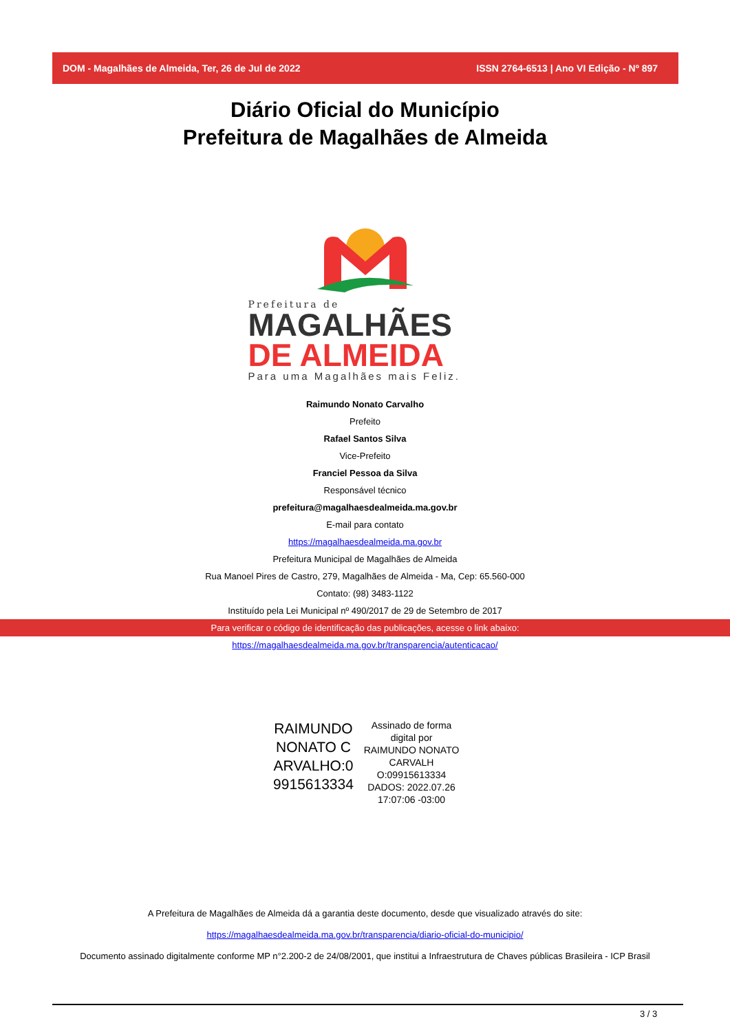DOM - Magalhães de Almeida, Ter, 26 de Jul de 2022 ISSN 2764-6513 | Ano VI Edição - Nº 897
Diário Oficial do Município
Prefeitura de Magalhães de Almeida
Prefeitura de
MAGALHÃES
DE ALMEIDA
Para uma Magalhães mais Feliz.
Raimundo Nonato Carvalho
Prefeito
Rafael Santos Silva
Vice-Prefeito
Franciel Pessoa da Silva
Responsável técnico
prefeitura@magalhaesdealmeida.ma.gov.br
E-mail para contato
https://magalhaesdealmeida.ma.gov.br
Prefeitura Municipal de Magalhães de Almeida
Rua Manoel Pires de Castro, 279, Magalhães de Almeida - Ma, Cep: 65.560-000
Contato: (98) 3483-1122
Instituído pela Lei Municipal nº 490/2017 de 29 de Setembro de 2017
Para verificar o código de identificação das publicações, acesse o link abaixo:
https://magalhaesdealmeida.ma.gov.br/transparencia/autenticacao/
RAIMUNDO NONATO C ARVALHO:0 9915613334
Assinado de forma digital por RAIMUNDO NONATO CARVALH O:09915613334 DADOS: 2022.07.26 17:07:06 -03:00
A Prefeitura de Magalhães de Almeida dá a garantia deste documento, desde que visualizado através do site:
https://magalhaesdealmeida.ma.gov.br/transparencia/diario-oficial-do-municipio/
Documento assinado digitalmente conforme MP n°2.200-2 de 24/08/2001, que institui a Infraestrutura de Chaves públicas Brasileira - ICP Brasil
3 / 3